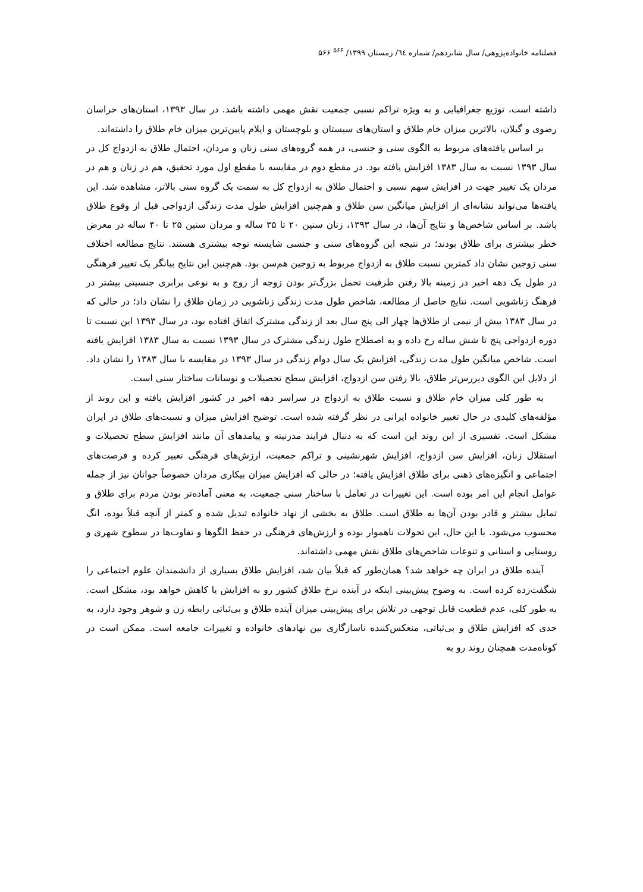فصلنامه خانواده‌پژوهی/ سال شانزدهم/ شماره ٦٤/ زمستان ۱۳۹۹/ <sup>۵۶۶</sup> ۵۶۶
داشته است، توزیع جغرافیایی و به ویژه تراکم نسبی جمعیت نقش مهمی داشته باشد. در سال ۱۳۹۳، استان‌های خراسان رضوی و گیلان، بالاترین میزان خام طلاق و استان‌های سیستان و بلوچستان و ایلام پایین‌ترین میزان خام طلاق را داشته‌اند.
بر اساس یافته‌های مربوط به الگوی سنی و جنسی، در همه گروه‌های سنی زنان و مردان، احتمال طلاق به ازدواج کل در سال ۱۳۹۳ نسبت به سال ۱۳۸۳ افزایش یافته بود. در مقطع دوم در مقایسه با مقطع اول مورد تحقیق، هم در زنان و هم در مردان یک تغییر جهت در افزایش سهم نسبی و احتمال طلاق به ازدواج کل به سمت یک گروه سنی بالاتر، مشاهده شد. این یافته‌ها می‌تواند نشانه‌ای از افزایش میانگین سن طلاق و هم‌چنین افزایش طول مدت زندگی ازدواجی قبل از وقوع طلاق باشد. بر اساس شاخص‌ها و نتایج آن‌ها، در سال ۱۳۹۳، زنان سنین ۲۰ تا ۳۵ ساله و مردان سنین ۲۵ تا ۴۰ ساله در معرض خطر بیشتری برای طلاق بودند؛ در نتیجه این گروه‌های سنی و جنسی شایسته توجه بیشتری هستند. نتایج مطالعه اختلاف سنی زوجین نشان داد کمترین نسبت طلاق به ازدواج مربوط به زوجین هم‌سن بود. هم‌چنین این نتایج بیانگر یک تغییر فرهنگی در طول یک دهه اخیر در زمینه بالا رفتن ظرفیت تحمل بزرگ‌تر بودن زوجه از زوج و به نوعی برابری جنسیتی بیشتر در فرهنگ زناشویی است. نتایج حاصل از مطالعه، شاخص طول مدت زندگی زناشویی در زمان طلاق را نشان داد؛ در حالی که در سال ۱۳۸۳ بیش از نیمی از طلاق‌ها چهار الی پنج سال بعد از زندگی مشترک اتفاق افتاده بود، در سال ۱۳۹۳ این نسبت تا دوره ازدواجی پنج تا شش ساله رخ داده و به اصطلاح طول زندگی مشترک در سال ۱۳۹۳ نسبت به سال ۱۳۸۳ افزایش یافته است. شاخص میانگین طول مدت زندگی، افزایش یک سال دوام زندگی در سال ۱۳۹۳ در مقایسه با سال ۱۳۸۳ را نشان داد. از دلایل این الگوی دیررس‌تر طلاق، بالا رفتن سن ازدواج، افزایش سطح تحصیلات و نوسانات ساختار سنی است.
به طور کلی میزان خام طلاق و نسبت طلاق به ازدواج در سراسر دهه اخیر در کشور افزایش یافته و این روند از مؤلفه‌های کلیدی در حال تغییر خانواده ایرانی در نظر گرفته شده است. توضیح افزایش میزان و نسبت‌های طلاق در ایران مشکل است. تفسیری از این روند این است که به دنبال فرایند مدرنیته و پیامدهای آن مانند افزایش سطح تحصیلات و استقلال زنان، افزایش سن ازدواج، افزایش شهرنشینی و تراکم جمعیت، ارزش‌های فرهنگی تغییر کرده و فرصت‌های اجتماعی و انگیزه‌های ذهنی برای طلاق افزایش یافته؛ در حالی که افزایش میزان بیکاری مردان خصوصاً جوانان نیز از جمله عوامل انجام این امر بوده است. این تغییرات در تعامل با ساختار سنی جمعیت، به معنی آماده‌تر بودن مردم برای طلاق و تمایل بیشتر و قادر بودن آن‌ها به طلاق است. طلاق به بخشی از نهاد خانواده تبدیل شده و کمتر از آنچه قبلاً بوده، انگ محسوب می‌شود. با این حال، این تحولات ناهموار بوده و ارزش‌های فرهنگی در حفظ الگوها و تفاوت‌ها در سطوح شهری و روستایی و استانی و تنوعات شاخص‌های طلاق نقش مهمی داشته‌اند.
آینده طلاق در ایران چه خواهد شد؟ همان‌طور که قبلاً بیان شد، افزایش طلاق بسیاری از دانشمندان علوم اجتماعی را شگفت‌زده کرده است. به وضوح پیش‌بینی اینکه در آینده نرخ طلاق کشور رو به افزایش یا کاهش خواهد بود، مشکل است. به طور کلی، عدم قطعیت قابل توجهی در تلاش برای پیش‌بینی میزان آینده طلاق و بی‌ثباتی رابطه زن و شوهر وجود دارد، به حدی که افزایش طلاق و بی‌ثباتی، منعکس‌کننده ناسازگاری بین نهادهای خانواده و تغییرات جامعه است. ممکن است در کوتاه‌مدت همچنان روند رو به